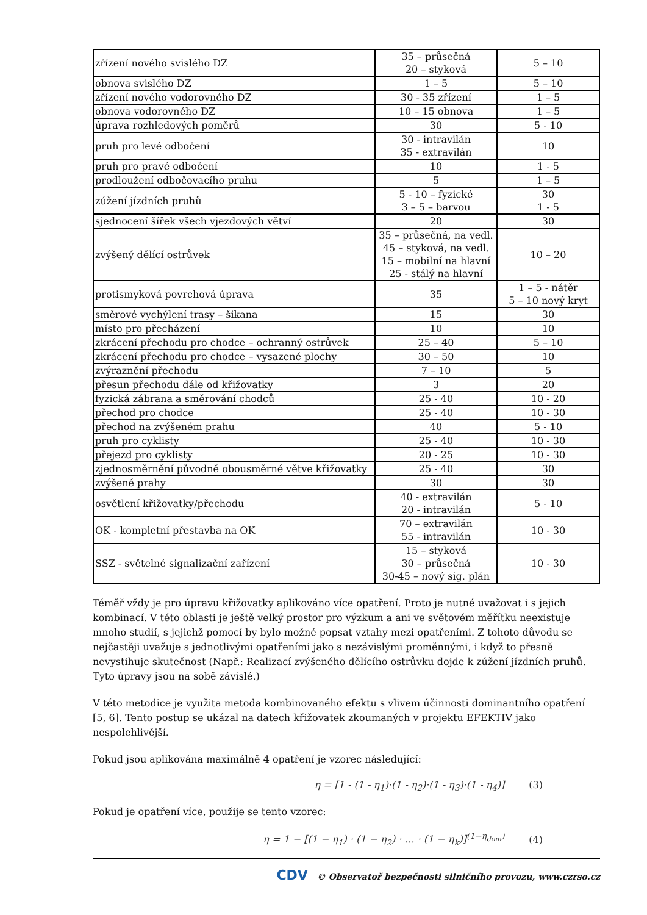| zřízení nového svislého DZ | 35 – průsečná 20 – styková | 5 – 10 |
| obnova svislého DZ | 1 – 5 | 5 – 10 |
| zřízení nového vodorovného DZ | 30 - 35 zřízení | 1 – 5 |
| obnova vodorovného DZ | 10 – 15 obnova | 1 – 5 |
| úprava rozhledových poměrů | 30 | 5 - 10 |
| pruh pro levé odbočení | 30 - intravilán 35 - extravilán | 10 |
| pruh pro pravé odbočení | 10 | 1 - 5 |
| prodloužení odbočovacího pruhu | 5 | 1 – 5 |
| zúžení jízdních pruhů | 5 - 10 – fyzické 3 – 5 – barvou | 30 1 - 5 |
| sjednocení šířek všech vjezdových větví | 20 | 30 |
| zvýšený dělící ostrůvek | 35 – průsečná, na vedl. 45 – styková, na vedl. 15 – mobilní na hlavní 25 - stálý na hlavní | 10 – 20 |
| protismyková povrchová úprava | 35 | 1 – 5 - nátěr 5 – 10 nový kryt |
| směrové vychýlení trasy – šikana | 15 | 30 |
| místo pro přecházení | 10 | 10 |
| zkrácení přechodu pro chodce – ochranný ostrůvek | 25 – 40 | 5 – 10 |
| zkrácení přechodu pro chodce – vysazené plochy | 30 – 50 | 10 |
| zvýraznění přechodu | 7 – 10 | 5 |
| přesun přechodu dále od křižovatky | 3 | 20 |
| fyzická zábrana a směrování chodců | 25 - 40 | 10 - 20 |
| přechod pro chodce | 25 - 40 | 10 - 30 |
| přechod na zvýšeném prahu | 40 | 5 - 10 |
| pruh pro cyklisty | 25 - 40 | 10 - 30 |
| přejezd pro cyklisty | 20 - 25 | 10 - 30 |
| zjednosměrnění původně obousměrné větve křižovatky | 25 - 40 | 30 |
| zvýšené prahy | 30 | 30 |
| osvětlení křižovatky/přechodu | 40 - extravilán 20 - intravilán | 5 - 10 |
| OK - kompletní přestavba na OK | 70 – extravilán 55 - intravilán | 10 - 30 |
| SSZ - světelné signalizační zařízení | 15 – styková 30 – průsečná 30-45 – nový sig. plán | 10 - 30 |
Téměř vždy je pro úpravu křižovatky aplikováno více opatření. Proto je nutné uvažovat i s jejich kombinací. V této oblasti je ještě velký prostor pro výzkum a ani ve světovém měřítku neexistuje mnoho studií, s jejichž pomocí by bylo možné popsat vztahy mezi opatřeními. Z tohoto důvodu se nejčastěji uvažuje s jednotlivými opatřeními jako s nezávislými proměnnými, i když to přesně nevystihuje skutečnost (Např.: Realizací zvýšeného dělícího ostrůvku dojde k zúžení jízdních pruhů. Tyto úpravy jsou na sobě závislé.)
V této metodice je využita metoda kombinovaného efektu s vlivem účinnosti dominantního opatření [5, 6]. Tento postup se ukázal na datech křižovatek zkoumaných v projektu EFEKTIV jako nespolehlivější.
Pokud jsou aplikována maximálně 4 opatření je vzorec následující:
η = [1 - (1 - η<sub>1</sub>)·(1 - η<sub>2</sub>)·(1 - η<sub>3</sub>)·(1 - η<sub>4</sub>)] (3)
Pokud je opatření více, použije se tento vzorec:
η = 1 − [(1 − η<sub>1</sub>) · (1 − η<sub>2</sub>) · … · (1 − η<sub>k</sub>)]<sup>(1−η<sub>dom</sub>)</sup> (4)
CDV © Observatoř bezpečnosti silničního provozu, www.czrso.cz